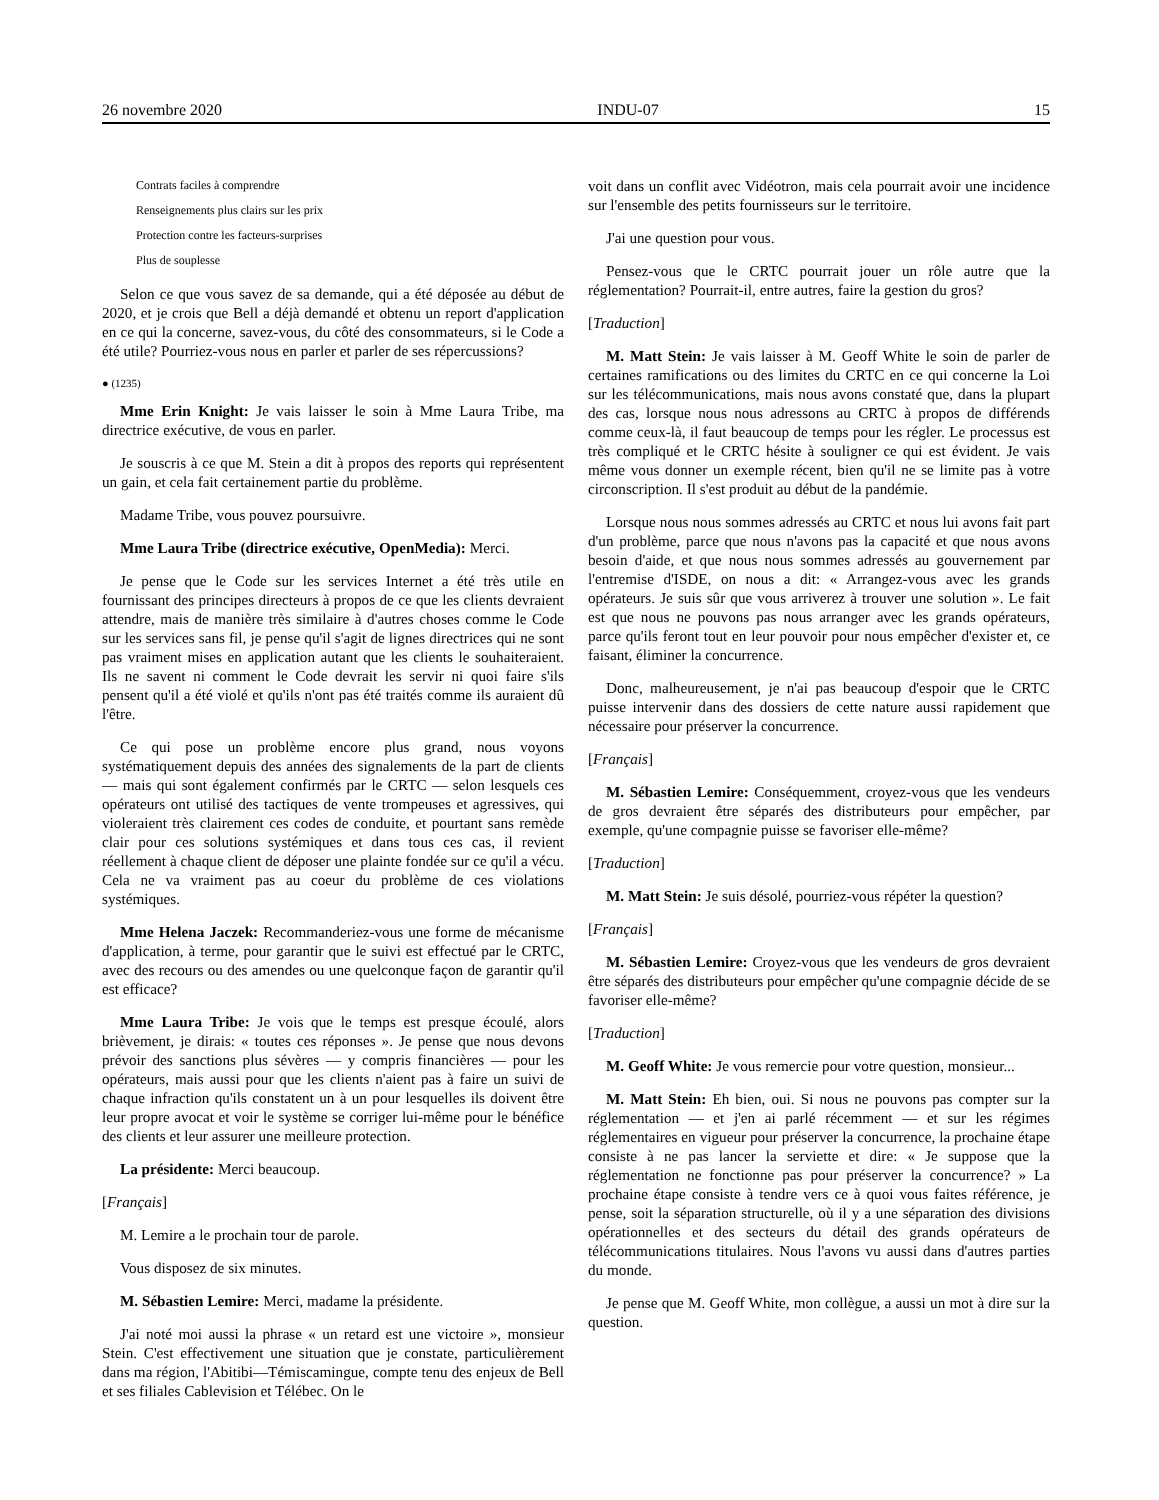26 novembre 2020 INDU-07 15
Contrats faciles à comprendre
Renseignements plus clairs sur les prix
Protection contre les facteurs-surprises
Plus de souplesse
Selon ce que vous savez de sa demande, qui a été déposée au début de 2020, et je crois que Bell a déjà demandé et obtenu un report d'application en ce qui la concerne, savez-vous, du côté des consommateurs, si le Code a été utile? Pourriez-vous nous en parler et parler de ses répercussions?
● (1235)
Mme Erin Knight: Je vais laisser le soin à Mme Laura Tribe, ma directrice exécutive, de vous en parler.
Je souscris à ce que M. Stein a dit à propos des reports qui représentent un gain, et cela fait certainement partie du problème.
Madame Tribe, vous pouvez poursuivre.
Mme Laura Tribe (directrice exécutive, OpenMedia): Merci.
Je pense que le Code sur les services Internet a été très utile en fournissant des principes directeurs à propos de ce que les clients devraient attendre, mais de manière très similaire à d'autres choses comme le Code sur les services sans fil, je pense qu'il s'agit de lignes directrices qui ne sont pas vraiment mises en application autant que les clients le souhaiteraient. Ils ne savent ni comment le Code devrait les servir ni quoi faire s'ils pensent qu'il a été violé et qu'ils n'ont pas été traités comme ils auraient dû l'être.
Ce qui pose un problème encore plus grand, nous voyons systématiquement depuis des années des signalements de la part de clients — mais qui sont également confirmés par le CRTC — selon lesquels ces opérateurs ont utilisé des tactiques de vente trompeuses et agressives, qui violeraient très clairement ces codes de conduite, et pourtant sans remède clair pour ces solutions systémiques et dans tous ces cas, il revient réellement à chaque client de déposer une plainte fondée sur ce qu'il a vécu. Cela ne va vraiment pas au coeur du problème de ces violations systémiques.
Mme Helena Jaczek: Recommanderiez-vous une forme de mécanisme d'application, à terme, pour garantir que le suivi est effectué par le CRTC, avec des recours ou des amendes ou une quelconque façon de garantir qu'il est efficace?
Mme Laura Tribe: Je vois que le temps est presque écoulé, alors brièvement, je dirais: « toutes ces réponses ». Je pense que nous devons prévoir des sanctions plus sévères — y compris financières — pour les opérateurs, mais aussi pour que les clients n'aient pas à faire un suivi de chaque infraction qu'ils constatent un à un pour lesquelles ils doivent être leur propre avocat et voir le système se corriger lui-même pour le bénéfice des clients et leur assurer une meilleure protection.
La présidente: Merci beaucoup.
[Français]
M. Lemire a le prochain tour de parole.
Vous disposez de six minutes.
M. Sébastien Lemire: Merci, madame la présidente.
J'ai noté moi aussi la phrase « un retard est une victoire », monsieur Stein. C'est effectivement une situation que je constate, particulièrement dans ma région, l'Abitibi—Témiscamingue, compte tenu des enjeux de Bell et ses filiales Cablevision et Télébec. On le
voit dans un conflit avec Vidéotron, mais cela pourrait avoir une incidence sur l'ensemble des petits fournisseurs sur le territoire.
J'ai une question pour vous.
Pensez-vous que le CRTC pourrait jouer un rôle autre que la réglementation? Pourrait-il, entre autres, faire la gestion du gros?
[Traduction]
M. Matt Stein: Je vais laisser à M. Geoff White le soin de parler de certaines ramifications ou des limites du CRTC en ce qui concerne la Loi sur les télécommunications, mais nous avons constaté que, dans la plupart des cas, lorsque nous nous adressons au CRTC à propos de différends comme ceux-là, il faut beaucoup de temps pour les régler. Le processus est très compliqué et le CRTC hésite à souligner ce qui est évident. Je vais même vous donner un exemple récent, bien qu'il ne se limite pas à votre circonscription. Il s'est produit au début de la pandémie.
Lorsque nous nous sommes adressés au CRTC et nous lui avons fait part d'un problème, parce que nous n'avons pas la capacité et que nous avons besoin d'aide, et que nous nous sommes adressés au gouvernement par l'entremise d'ISDE, on nous a dit: « Arrangez-vous avec les grands opérateurs. Je suis sûr que vous arriverez à trouver une solution ». Le fait est que nous ne pouvons pas nous arranger avec les grands opérateurs, parce qu'ils feront tout en leur pouvoir pour nous empêcher d'exister et, ce faisant, éliminer la concurrence.
Donc, malheureusement, je n'ai pas beaucoup d'espoir que le CRTC puisse intervenir dans des dossiers de cette nature aussi rapidement que nécessaire pour préserver la concurrence.
[Français]
M. Sébastien Lemire: Conséquemment, croyez-vous que les vendeurs de gros devraient être séparés des distributeurs pour empêcher, par exemple, qu'une compagnie puisse se favoriser elle-même?
[Traduction]
M. Matt Stein: Je suis désolé, pourriez-vous répéter la question?
[Français]
M. Sébastien Lemire: Croyez-vous que les vendeurs de gros devraient être séparés des distributeurs pour empêcher qu'une compagnie décide de se favoriser elle-même?
[Traduction]
M. Geoff White: Je vous remercie pour votre question, monsieur...
M. Matt Stein: Eh bien, oui. Si nous ne pouvons pas compter sur la réglementation — et j'en ai parlé récemment — et sur les régimes réglementaires en vigueur pour préserver la concurrence, la prochaine étape consiste à ne pas lancer la serviette et dire: « Je suppose que la réglementation ne fonctionne pas pour préserver la concurrence? » La prochaine étape consiste à tendre vers ce à quoi vous faites référence, je pense, soit la séparation structurelle, où il y a une séparation des divisions opérationnelles et des secteurs du détail des grands opérateurs de télécommunications titulaires. Nous l'avons vu aussi dans d'autres parties du monde.
Je pense que M. Geoff White, mon collègue, a aussi un mot à dire sur la question.